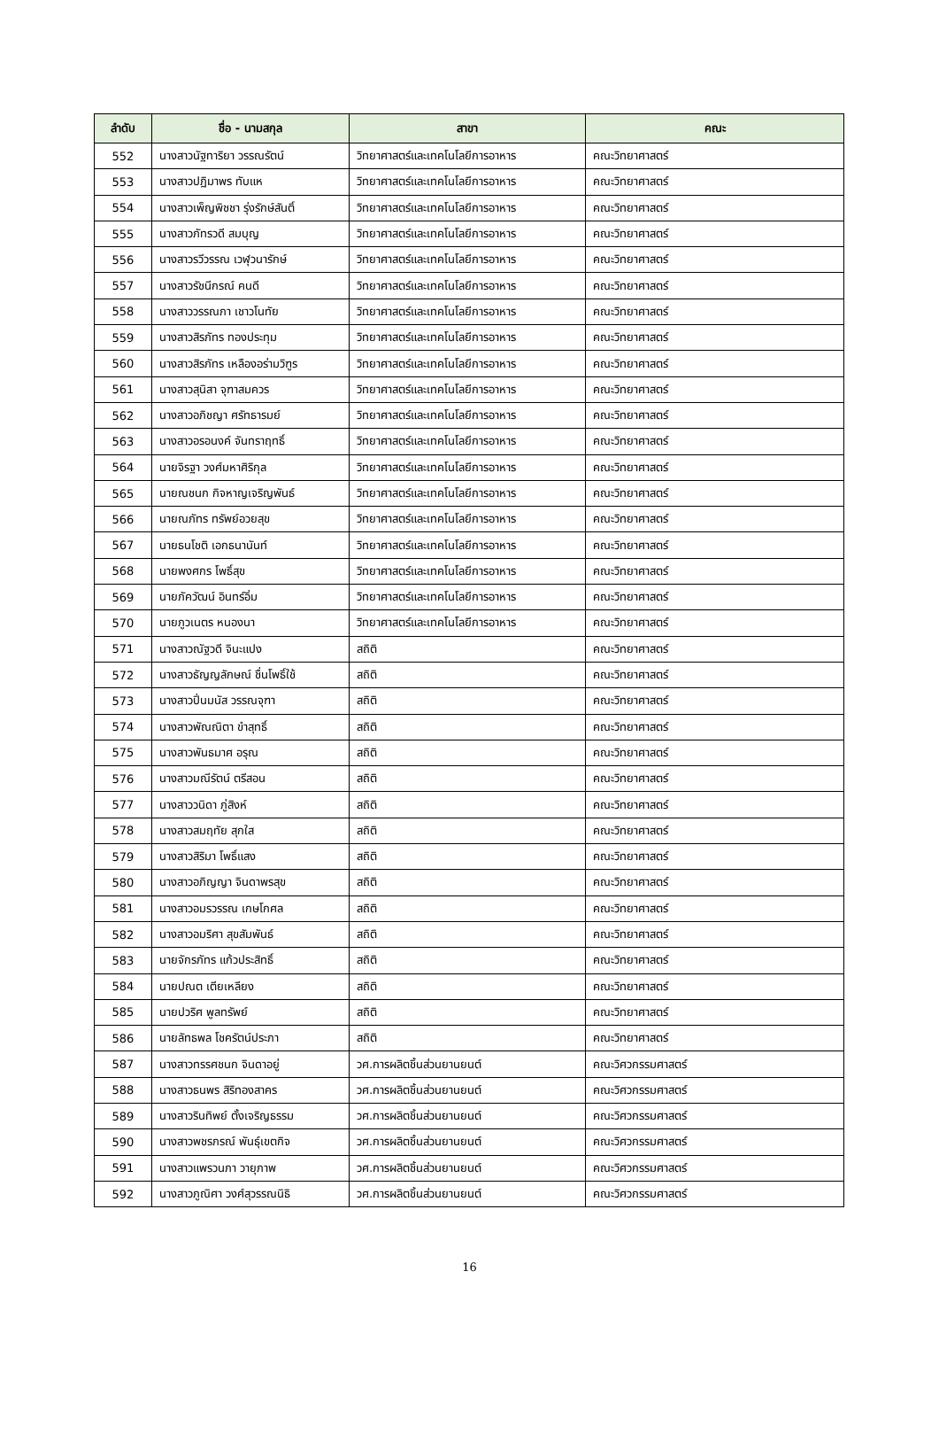| ลำดับ | ชื่อ - นามสกุล | สาขา | คณะ |
| --- | --- | --- | --- |
| 552 | นางสาวนัฐทาริยา วรรณรัตน์ | วิทยาศาสตร์และเทคโนโลยีการอาหาร | คณะวิทยาศาสตร์ |
| 553 | นางสาวปฏิมาพร ทับแห | วิทยาศาสตร์และเทคโนโลยีการอาหาร | คณะวิทยาศาสตร์ |
| 554 | นางสาวเพ็ญพิชชา รุ่งรักษ์สันติ์ | วิทยาศาสตร์และเทคโนโลยีการอาหาร | คณะวิทยาศาสตร์ |
| 555 | นางสาวภัทรวดี สมบุญ | วิทยาศาสตร์และเทคโนโลยีการอาหาร | คณะวิทยาศาสตร์ |
| 556 | นางสาวรวีวรรณ เวฬุวนารักษ์ | วิทยาศาสตร์และเทคโนโลยีการอาหาร | คณะวิทยาศาสตร์ |
| 557 | นางสาวรัชนีกรณ์ คนดี | วิทยาศาสตร์และเทคโนโลยีการอาหาร | คณะวิทยาศาสตร์ |
| 558 | นางสาววรรณภา เชาวโนทัย | วิทยาศาสตร์และเทคโนโลยีการอาหาร | คณะวิทยาศาสตร์ |
| 559 | นางสาวสิรภัทร ทองประทุม | วิทยาศาสตร์และเทคโนโลยีการอาหาร | คณะวิทยาศาสตร์ |
| 560 | นางสาวสิรภัทร เหลืองอร่ามวิฑูร | วิทยาศาสตร์และเทคโนโลยีการอาหาร | คณะวิทยาศาสตร์ |
| 561 | นางสาวสุนิสา จุฑาสมควร | วิทยาศาสตร์และเทคโนโลยีการอาหาร | คณะวิทยาศาสตร์ |
| 562 | นางสาวอภิชญา ศรัทธารมย์ | วิทยาศาสตร์และเทคโนโลยีการอาหาร | คณะวิทยาศาสตร์ |
| 563 | นางสาวอรอนงค์ จันทราฤทธิ์ | วิทยาศาสตร์และเทคโนโลยีการอาหาร | คณะวิทยาศาสตร์ |
| 564 | นายจิรฐา วงศ์มหาศิริกุล | วิทยาศาสตร์และเทคโนโลยีการอาหาร | คณะวิทยาศาสตร์ |
| 565 | นายณชนก กิจหาญเจริญพันธ์ | วิทยาศาสตร์และเทคโนโลยีการอาหาร | คณะวิทยาศาสตร์ |
| 566 | นายณภัทร ทรัพย์อวยสุข | วิทยาศาสตร์และเทคโนโลยีการอาหาร | คณะวิทยาศาสตร์ |
| 567 | นายธนโชติ เอกธนานันท์ | วิทยาศาสตร์และเทคโนโลยีการอาหาร | คณะวิทยาศาสตร์ |
| 568 | นายพงศกร โพธิ์สุข | วิทยาศาสตร์และเทคโนโลยีการอาหาร | คณะวิทยาศาสตร์ |
| 569 | นายภัควัฒน์ อินทร์อิ่ม | วิทยาศาสตร์และเทคโนโลยีการอาหาร | คณะวิทยาศาสตร์ |
| 570 | นายภูวเนตร หนองนา | วิทยาศาสตร์และเทคโนโลยีการอาหาร | คณะวิทยาศาสตร์ |
| 571 | นางสาวณัฐวดี จินะแปง | สถิติ | คณะวิทยาศาสตร์ |
| 572 | นางสาวธัญญลักษณ์ ชื่นโพธิ์ใช้ | สถิติ | คณะวิทยาศาสตร์ |
| 573 | นางสาวปิ่นมนัส วรรณจุฑา | สถิติ | คณะวิทยาศาสตร์ |
| 574 | นางสาวพัณณิตา ขำสุทธิ์ | สถิติ | คณะวิทยาศาสตร์ |
| 575 | นางสาวพันธมาศ อรุณ | สถิติ | คณะวิทยาศาสตร์ |
| 576 | นางสาวมณีรัตน์ ตรีสอน | สถิติ | คณะวิทยาศาสตร์ |
| 577 | นางสาววนิดา ภู่สิงห์ | สถิติ | คณะวิทยาศาสตร์ |
| 578 | นางสาวสมฤทัย สุกใส | สถิติ | คณะวิทยาศาสตร์ |
| 579 | นางสาวสิริมา โพธิ์แสง | สถิติ | คณะวิทยาศาสตร์ |
| 580 | นางสาวอภิญญา จินดาพรสุข | สถิติ | คณะวิทยาศาสตร์ |
| 581 | นางสาวอมรวรรณ เกษโกศล | สถิติ | คณะวิทยาศาสตร์ |
| 582 | นางสาวอมริศา สุขสัมพันธ์ | สถิติ | คณะวิทยาศาสตร์ |
| 583 | นายจักรภัทร แก้วประสิทธิ์ | สถิติ | คณะวิทยาศาสตร์ |
| 584 | นายปณต เตียเหลียง | สถิติ | คณะวิทยาศาสตร์ |
| 585 | นายปวริศ พูลทรัพย์ | สถิติ | คณะวิทยาศาสตร์ |
| 586 | นายลัทธพล โชครัตน์ประภา | สถิติ | คณะวิทยาศาสตร์ |
| 587 | นางสาวทรรศชนก จินดาอยู่ | วศ.การผลิตชิ้นส่วนยานยนต์ | คณะวิศวกรรมศาสตร์ |
| 588 | นางสาวธนพร สิริทองสาคร | วศ.การผลิตชิ้นส่วนยานยนต์ | คณะวิศวกรรมศาสตร์ |
| 589 | นางสาวรินทิพย์ ตั้งเจริญธรรม | วศ.การผลิตชิ้นส่วนยานยนต์ | คณะวิศวกรรมศาสตร์ |
| 590 | นางสาวพชรภรณ์ พันธุ์เขตกิจ | วศ.การผลิตชิ้นส่วนยานยนต์ | คณะวิศวกรรมศาสตร์ |
| 591 | นางสาวแพรวนภา วายุภาพ | วศ.การผลิตชิ้นส่วนยานยนต์ | คณะวิศวกรรมศาสตร์ |
| 592 | นางสาวภูณิศา วงศ์สุวรรณนิธิ | วศ.การผลิตชิ้นส่วนยานยนต์ | คณะวิศวกรรมศาสตร์ |
16